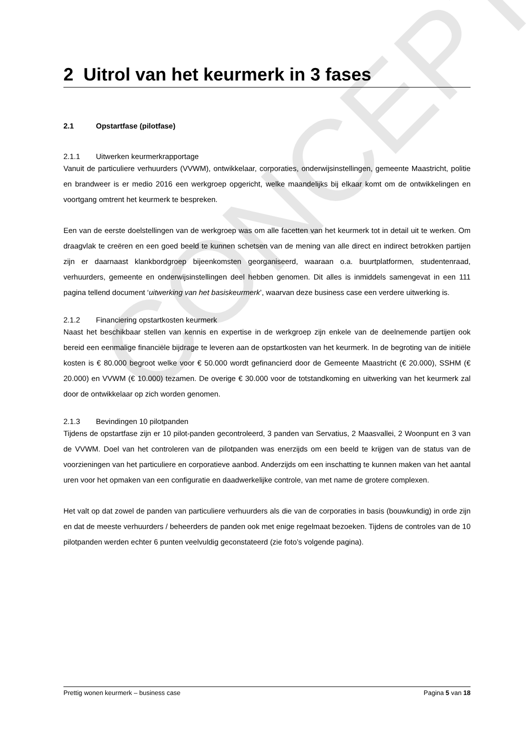CONCEPT
2 Uitrol van het keurmerk in 3 fases
2.1 Opstartfase (pilotfase)
2.1.1 Uitwerken keurmerkrapportage
Vanuit de particuliere verhuurders (VVWM), ontwikkelaar, corporaties, onderwijsinstellingen, gemeente Maastricht, politie en brandweer is er medio 2016 een werkgroep opgericht, welke maandelijks bij elkaar komt om de ontwikkelingen en voortgang omtrent het keurmerk te bespreken.
Een van de eerste doelstellingen van de werkgroep was om alle facetten van het keurmerk tot in detail uit te werken. Om draagvlak te creëren en een goed beeld te kunnen schetsen van de mening van alle direct en indirect betrokken partijen zijn er daarnaast klankbordgroep bijeenkomsten georganiseerd, waaraan o.a. buurtplatformen, studentenraad, verhuurders, gemeente en onderwijsinstellingen deel hebben genomen. Dit alles is inmiddels samengevat in een 111 pagina tellend document ‘uitwerking van het basiskeurmerk’, waarvan deze business case een verdere uitwerking is.
2.1.2 Financiering opstartkosten keurmerk
Naast het beschikbaar stellen van kennis en expertise in de werkgroep zijn enkele van de deelnemende partijen ook bereid een eenmalige financiële bijdrage te leveren aan de opstartkosten van het keurmerk. In de begroting van de initiële kosten is € 80.000 begroot welke voor € 50.000 wordt gefinancierd door de Gemeente Maastricht (€ 20.000), SSHM (€ 20.000) en VVWM (€ 10.000) tezamen. De overige € 30.000 voor de totstandkoming en uitwerking van het keurmerk zal door de ontwikkelaar op zich worden genomen.
2.1.3 Bevindingen 10 pilotpanden
Tijdens de opstartfase zijn er 10 pilot-panden gecontroleerd, 3 panden van Servatius, 2 Maasvallei, 2 Woonpunt en 3 van de VVWM. Doel van het controleren van de pilotpanden was enerzijds om een beeld te krijgen van de status van de voorzieningen van het particuliere en corporatieve aanbod. Anderzijds om een inschatting te kunnen maken van het aantal uren voor het opmaken van een configuratie en daadwerkelijke controle, van met name de grotere complexen.
Het valt op dat zowel de panden van particuliere verhuurders als die van de corporaties in basis (bouwkundig) in orde zijn en dat de meeste verhuurders / beheerders de panden ook met enige regelmaat bezoeken. Tijdens de controles van de 10 pilotpanden werden echter 6 punten veelvuldig geconstateerd (zie foto’s volgende pagina).
Prettig wonen keurmerk – business case Pagina 5 van 18